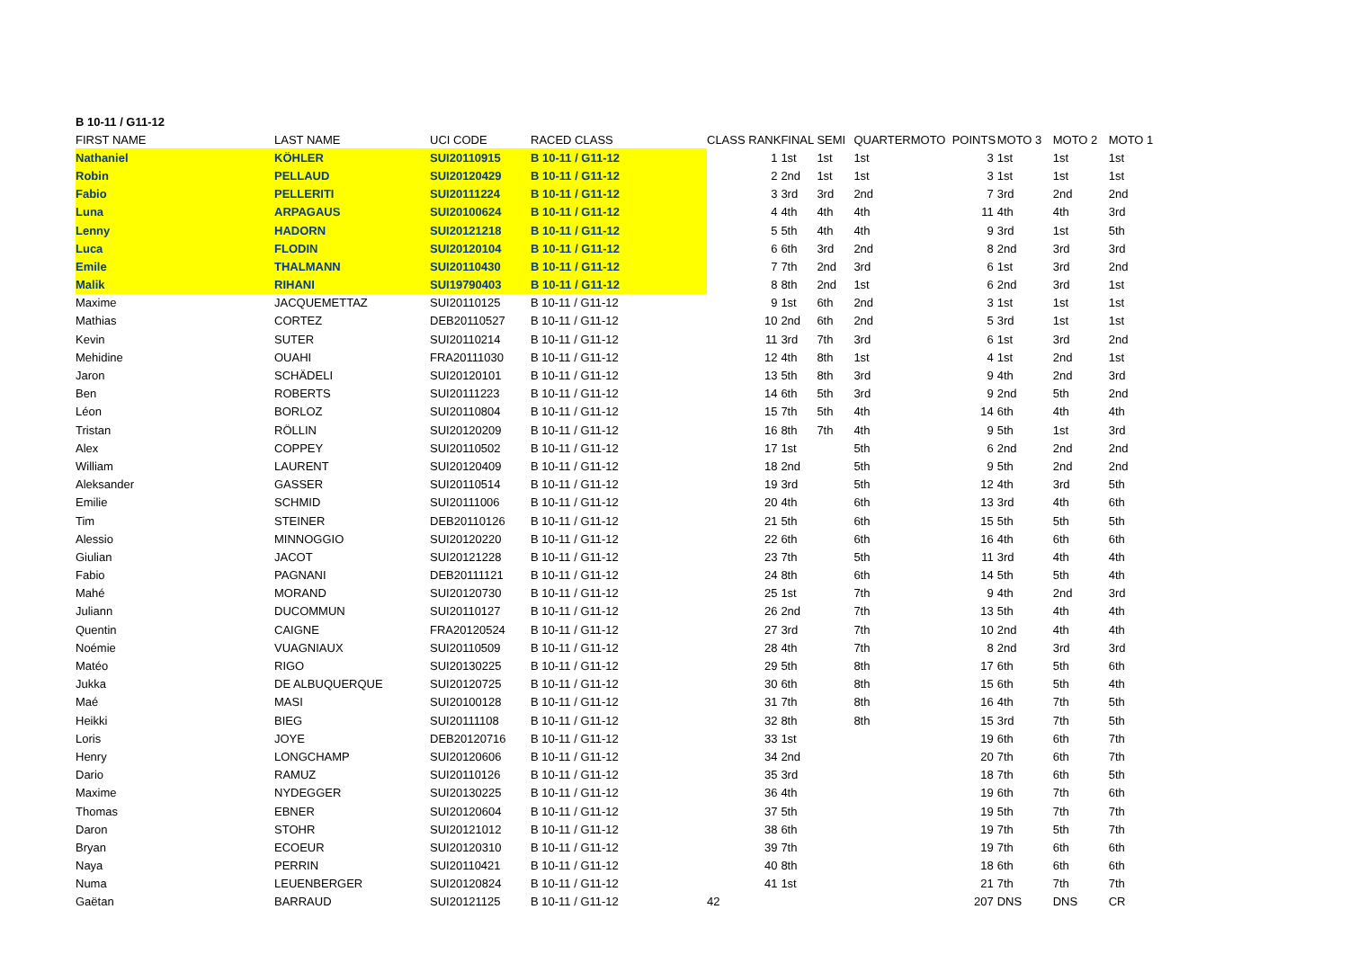B 10-11 / G11-12
| FIRST NAME | LAST NAME | UCI CODE | RACED CLASS | CLASS RANK | FINAL | SEMI | QUARTER | MOTO | POINTS | MOTO 3 | MOTO 2 | MOTO 1 |
| --- | --- | --- | --- | --- | --- | --- | --- | --- | --- | --- | --- | --- |
| Nathaniel | KÖHLER | SUI20110915 | B 10-11 / G11-12 | 1 | 1st | 1st | 1st | | 3 | 1st | 1st | 1st |
| Robin | PELLAUD | SUI20120429 | B 10-11 / G11-12 | 2 | 2nd | 1st | 1st | | 3 | 1st | 1st | 1st |
| Fabio | PELLERITI | SUI20111224 | B 10-11 / G11-12 | 3 | 3rd | 3rd | 2nd | | 7 | 3rd | 2nd | 2nd |
| Luna | ARPAGAUS | SUI20100624 | B 10-11 / G11-12 | 4 | 4th | 4th | 4th | | 11 | 4th | 4th | 3rd |
| Lenny | HADORN | SUI20121218 | B 10-11 / G11-12 | 5 | 5th | 4th | 4th | | 9 | 3rd | 1st | 5th |
| Luca | FLODIN | SUI20120104 | B 10-11 / G11-12 | 6 | 6th | 3rd | 2nd | | 8 | 2nd | 3rd | 3rd |
| Emile | THALMANN | SUI20110430 | B 10-11 / G11-12 | 7 | 7th | 2nd | 3rd | | 6 | 1st | 3rd | 2nd |
| Malik | RIHANI | SUI19790403 | B 10-11 / G11-12 | 8 | 8th | 2nd | 1st | | 6 | 2nd | 3rd | 1st |
| Maxime | JACQUEMETTAZ | SUI20110125 | B 10-11 / G11-12 | 9 | 1st | 6th | 2nd | | 3 | 1st | 1st | 1st |
| Mathias | CORTEZ | DEB20110527 | B 10-11 / G11-12 | 10 | 2nd | 6th | 2nd | | 5 | 3rd | 1st | 1st |
| Kevin | SUTER | SUI20110214 | B 10-11 / G11-12 | 11 | 3rd | 7th | 3rd | | 6 | 1st | 3rd | 2nd |
| Mehidine | OUAHI | FRA20111030 | B 10-11 / G11-12 | 12 | 4th | 8th | 1st | | 4 | 1st | 2nd | 1st |
| Jaron | SCHÄDELI | SUI20120101 | B 10-11 / G11-12 | 13 | 5th | 8th | 3rd | | 9 | 4th | 2nd | 3rd |
| Ben | ROBERTS | SUI20111223 | B 10-11 / G11-12 | 14 | 6th | 5th | 3rd | | 9 | 2nd | 5th | 2nd |
| Léon | BORLOZ | SUI20110804 | B 10-11 / G11-12 | 15 | 7th | 5th | 4th | | 14 | 6th | 4th | 4th |
| Tristan | RÖLLIN | SUI20120209 | B 10-11 / G11-12 | 16 | 8th | 7th | 4th | | 9 | 5th | 1st | 3rd |
| Alex | COPPEY | SUI20110502 | B 10-11 / G11-12 | 17 | 1st | | 5th | | 6 | 2nd | 2nd | 2nd |
| William | LAURENT | SUI20120409 | B 10-11 / G11-12 | 18 | 2nd | | 5th | | 9 | 5th | 2nd | 2nd |
| Aleksander | GASSER | SUI20110514 | B 10-11 / G11-12 | 19 | 3rd | | 5th | | 12 | 4th | 3rd | 5th |
| Emilie | SCHMID | SUI20111006 | B 10-11 / G11-12 | 20 | 4th | | 6th | | 13 | 3rd | 4th | 6th |
| Tim | STEINER | DEB20110126 | B 10-11 / G11-12 | 21 | 5th | | 6th | | 15 | 5th | 5th | 5th |
| Alessio | MINNOGGIO | SUI20120220 | B 10-11 / G11-12 | 22 | 6th | | 6th | | 16 | 4th | 6th | 6th |
| Giulian | JACOT | SUI20121228 | B 10-11 / G11-12 | 23 | 7th | | 5th | | 11 | 3rd | 4th | 4th |
| Fabio | PAGNANI | DEB20111121 | B 10-11 / G11-12 | 24 | 8th | | 6th | | 14 | 5th | 5th | 4th |
| Mahé | MORAND | SUI20120730 | B 10-11 / G11-12 | 25 | 1st | | 7th | | 9 | 4th | 2nd | 3rd |
| Juliann | DUCOMMUN | SUI20110127 | B 10-11 / G11-12 | 26 | 2nd | | 7th | | 13 | 5th | 4th | 4th |
| Quentin | CAIGNE | FRA20120524 | B 10-11 / G11-12 | 27 | 3rd | | 7th | | 10 | 2nd | 4th | 4th |
| Noémie | VUAGNIAUX | SUI20110509 | B 10-11 / G11-12 | 28 | 4th | | 7th | | 8 | 2nd | 3rd | 3rd |
| Matéo | RIGO | SUI20130225 | B 10-11 / G11-12 | 29 | 5th | | 8th | | 17 | 6th | 5th | 6th |
| Jukka | DE ALBUQUERQUE | SUI20120725 | B 10-11 / G11-12 | 30 | 6th | | 8th | | 15 | 6th | 5th | 4th |
| Maé | MASI | SUI20100128 | B 10-11 / G11-12 | 31 | 7th | | 8th | | 16 | 4th | 7th | 5th |
| Heikki | BIEG | SUI20111108 | B 10-11 / G11-12 | 32 | 8th | | 8th | | 15 | 3rd | 7th | 5th |
| Loris | JOYE | DEB20120716 | B 10-11 / G11-12 | 33 | 1st | | | | 19 | 6th | 6th | 7th |
| Henry | LONGCHAMP | SUI20120606 | B 10-11 / G11-12 | 34 | 2nd | | | | 20 | 7th | 6th | 7th |
| Dario | RAMUZ | SUI20110126 | B 10-11 / G11-12 | 35 | 3rd | | | | 18 | 7th | 6th | 5th |
| Maxime | NYDEGGER | SUI20130225 | B 10-11 / G11-12 | 36 | 4th | | | | 19 | 6th | 7th | 6th |
| Thomas | EBNER | SUI20120604 | B 10-11 / G11-12 | 37 | 5th | | | | 19 | 5th | 7th | 7th |
| Daron | STOHR | SUI20121012 | B 10-11 / G11-12 | 38 | 6th | | | | 19 | 7th | 5th | 7th |
| Bryan | ECOEUR | SUI20120310 | B 10-11 / G11-12 | 39 | 7th | | | | 19 | 7th | 6th | 6th |
| Naya | PERRIN | SUI20110421 | B 10-11 / G11-12 | 40 | 8th | | | | 18 | 6th | 6th | 6th |
| Numa | LEUENBERGER | SUI20120824 | B 10-11 / G11-12 | 41 | 1st | | | | 21 | 7th | 7th | 7th |
| Gaëtan | BARRAUD | SUI20121125 | B 10-11 / G11-12 | 42 | | | | | 207 | DNS | DNS | CR |